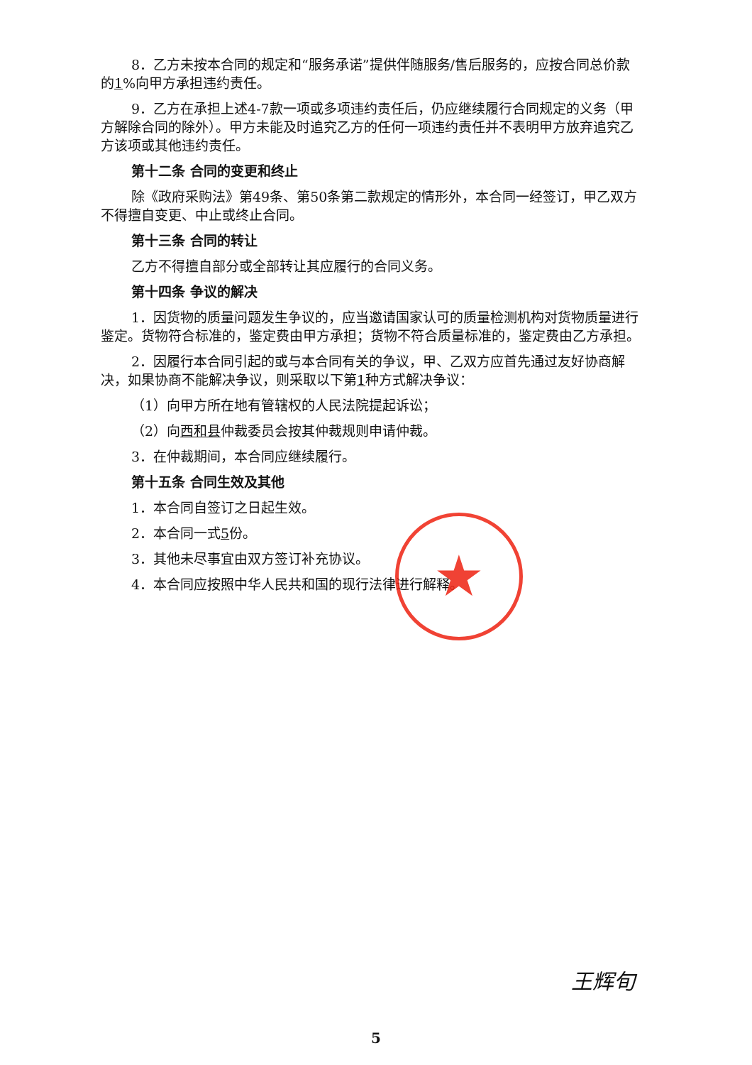8．乙方未按本合同的规定和“服务承诺”提供伴随服务/售后服务的，应按合同总价款的1%向甲方承担违约责任。
9．乙方在承担上述4-7款一项或多项违约责任后，仍应继续履行合同规定的义务（甲方解除合同的除外）。甲方未能及时追究乙方的任何一项违约责任并不表明甲方放弃追究乙方该项或其他违约责任。
第十二条 合同的变更和终止
除《政府采购法》第49条、第50条第二款规定的情形外，本合同一经签订，甲乙双方不得擅自变更、中止或终止合同。
第十三条 合同的转让
乙方不得擅自部分或全部转让其应履行的合同义务。
第十四条 争议的解决
1．因货物的质量问题发生争议的，应当邀请国家认可的质量检测机构对货物质量进行鉴定。货物符合标准的，鉴定费由甲方承担；货物不符合质量标准的，鉴定费由乙方承担。
2．因履行本合同引起的或与本合同有关的争议，甲、乙双方应首先通过友好协商解决，如果协商不能解决争议，则采取以下第1种方式解决争议：
（1）向甲方所在地有管辖权的人民法院提起诉讼；
（2）向西和县仲裁委员会按其仲裁规则申请仲裁。
3．在仲裁期间，本合同应继续履行。
第十五条 合同生效及其他
1．本合同自签订之日起生效。
2．本合同一式5份。
3．其他未尽事宜由双方签订补充协议。
4．本合同应按照中华人民共和国的现行法律进行解释。
★
王辉旬
5